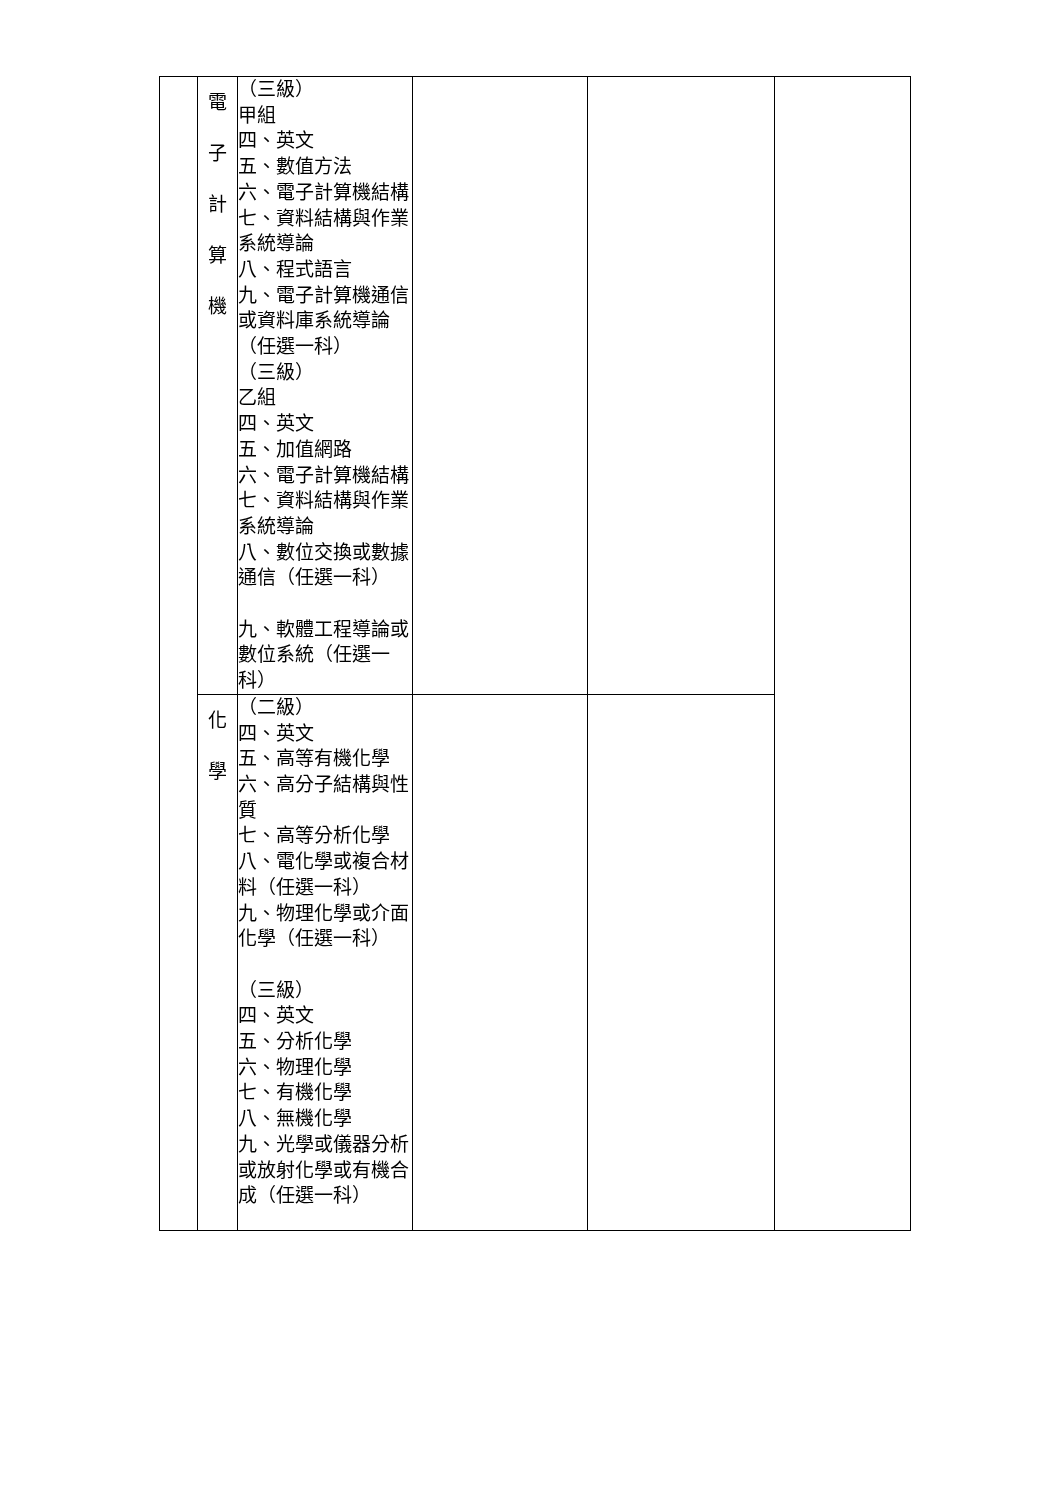| | 電 子 計 算 機 | （三級） 甲組 四、英文 五、數值方法 六、電子計算機結構 七、資料結構與作業系統導論 八、程式語言 九、電子計算機通信或資料庫系統導論（任選一科） （三級） 乙組 四、英文 五、加值網路 六、電子計算機結構 七、資料結構與作業系統導論 八、數位交換或數據通信（任選一科） 九、軟體工程導論或數位系統（任選一科） | | | |
| | 化 學 | （二級） 四、英文 五、高等有機化學 六、高分子結構與性質 七、高等分析化學 八、電化學或複合材料（任選一科） 九、物理化學或介面化學（任選一科） （三級） 四、英文 五、分析化學 六、物理化學 七、有機化學 八、無機化學 九、光學或儀器分析或放射化學或有機合成（任選一科） | | | |